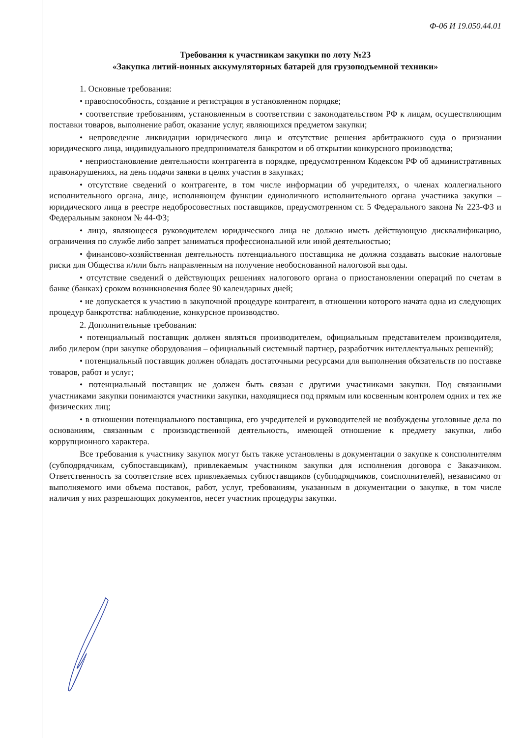Ф-06 И 19.050.44.01
Требования к участникам закупки по лоту №23
«Закупка литий-ионных аккумуляторных батарей для грузоподъемной техники»
1. Основные требования:
• правоспособность, создание и регистрация в установленном порядке;
• соответствие требованиям, установленным в соответствии с законодательством РФ к лицам, осуществляющим поставки товаров, выполнение работ, оказание услуг, являющихся предметом закупки;
• непроведение ликвидации юридического лица и отсутствие решения арбитражного суда о признании юридического лица, индивидуального предпринимателя банкротом и об открытии конкурсного производства;
• неприостановление деятельности контрагента в порядке, предусмотренном Кодексом РФ об административных правонарушениях, на день подачи заявки в целях участия в закупках;
• отсутствие сведений о контрагенте, в том числе информации об учредителях, о членах коллегиального исполнительного органа, лице, исполняющем функции единоличного исполнительного органа участника закупки – юридического лица в реестре недобросовестных поставщиков, предусмотренном ст. 5 Федерального закона № 223-ФЗ и Федеральным законом № 44-ФЗ;
• лицо, являющееся руководителем юридического лица не должно иметь действующую дисквалификацию, ограничения по службе либо запрет заниматься профессиональной или иной деятельностью;
• финансово-хозяйственная деятельность потенциального поставщика не должна создавать высокие налоговые риски для Общества и/или быть направленным на получение необоснованной налоговой выгоды.
• отсутствие сведений о действующих решениях налогового органа о приостановлении операций по счетам в банке (банках) сроком возникновения более 90 календарных дней;
• не допускается к участию в закупочной процедуре контрагент, в отношении которого начата одна из следующих процедур банкротства: наблюдение, конкурсное производство.
2. Дополнительные требования:
• потенциальный поставщик должен являться производителем, официальным представителем производителя, либо дилером (при закупке оборудования – официальный системный партнер, разработчик интеллектуальных решений);
• потенциальный поставщик должен обладать достаточными ресурсами для выполнения обязательств по поставке товаров, работ и услуг;
• потенциальный поставщик не должен быть связан с другими участниками закупки. Под связанными участниками закупки понимаются участники закупки, находящиеся под прямым или косвенным контролем одних и тех же физических лиц;
• в отношении потенциального поставщика, его учредителей и руководителей не возбуждены уголовные дела по основаниям, связанным с производственной деятельность, имеющей отношение к предмету закупки, либо коррупционного характера.
Все требования к участнику закупок могут быть также установлены в документации о закупке к соисполнителям (субподрядчикам, субпоставщикам), привлекаемым участником закупки для исполнения договора с Заказчиком. Ответственность за соответствие всех привлекаемых субпоставщиков (субподрядчиков, соисполнителей), независимо от выполняемого ими объема поставок, работ, услуг, требованиям, указанным в документации о закупке, в том числе наличия у них разрешающих документов, несет участник процедуры закупки.